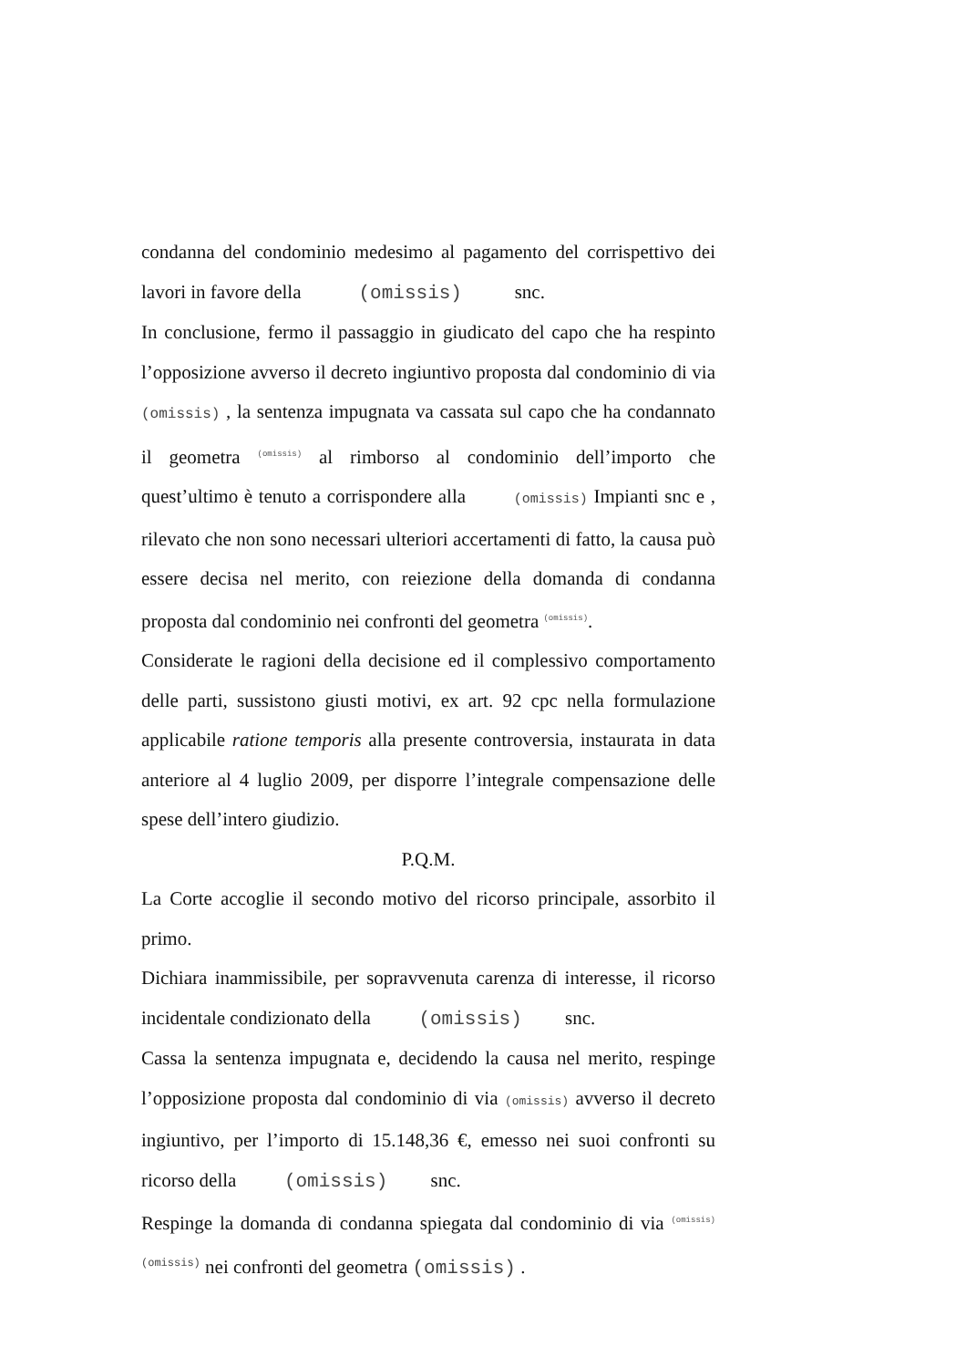condanna del condominio medesimo al pagamento del corrispettivo dei lavori in favore della (omissis) snc.
In conclusione, fermo il passaggio in giudicato del capo che ha respinto l’opposizione avverso il decreto ingiuntivo proposta dal condominio di via (omissis) , la sentenza impugnata va cassata sul capo che ha condannato il geometra (omissis) al rimborso al condominio dell’importo che quest’ultimo è tenuto a corrispondere alla (omissis) Impianti snc e , rilevato che non sono necessari ulteriori accertamenti di fatto, la causa può essere decisa nel merito, con reiezione della domanda di condanna proposta dal condominio nei confronti del geometra (omissis).
Considerate le ragioni della decisione ed il complessivo comportamento delle parti, sussistono giusti motivi, ex art. 92 cpc nella formulazione applicabile ratione temporis alla presente controversia, instaurata in data anteriore al 4 luglio 2009, per disporre l’integrale compensazione delle spese dell’intero giudizio.
P.Q.M.
La Corte accoglie il secondo motivo del ricorso principale, assorbito il primo.
Dichiara inammissibile, per sopravvenuta carenza di interesse, il ricorso incidentale condizionato della (omissis) snc.
Cassa la sentenza impugnata e, decidendo la causa nel merito, respinge l’opposizione proposta dal condominio di via (omissis) avverso il decreto ingiuntivo, per l’importo di 15.148,36 €, emesso nei suoi confronti su ricorso della (omissis) snc.
Respinge la domanda di condanna spiegata dal condominio di via (omissis) (omissis) nei confronti del geometra (omissis) .